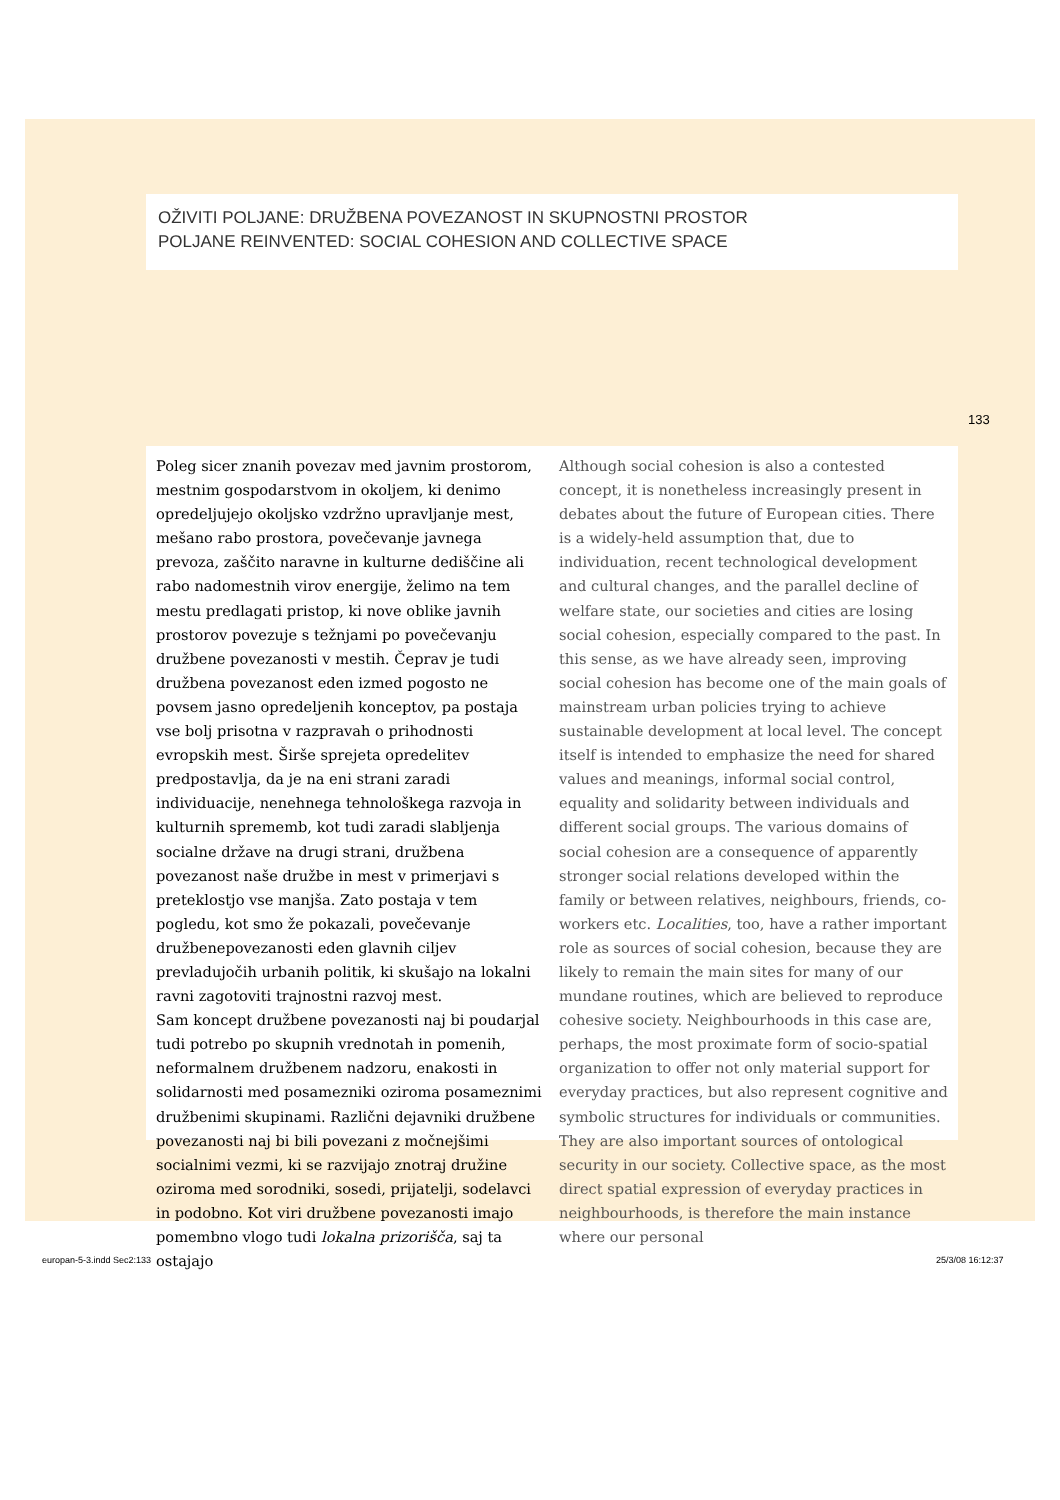OŽIVITI POLJANE: DRUŽBENA POVEZANOST IN SKUPNOSTNI PROSTOR
POLJANE REINVENTED: SOCIAL COHESION AND COLLECTIVE SPACE
133
Poleg sicer znanih povezav med javnim prostorom, mestnim gospodarstvom in okoljem, ki denimo opredeljujejo okoljsko vzdržno upravljanje mest, mešano rabo prostora, povečevanje javnega prevoza, zaščito naravne in kulturne dediščine ali rabo nadomestnih virov energije, želimo na tem mestu predlagati pristop, ki nove oblike javnih prostorov povezuje s težnjami po povečevanju družbene povezanosti v mestih. Čeprav je tudi družbena povezanost eden izmed pogosto ne povsem jasno opredeljenih konceptov, pa postaja vse bolj prisotna v razpravah o prihodnosti evropskih mest. Širše sprejeta opredelitev predpostavlja, da je na eni strani zaradi individuacije, nenehnega tehnološkega razvoja in kulturnih sprememb, kot tudi zaradi slabljenja socialne države na drugi strani, družbena povezanost naše družbe in mest v primerjavi s preteklostjo vse manjša. Zato postaja v tem pogledu, kot smo že pokazali, povečevanje družbenepovezanosti eden glavnih ciljev prevladujočih urbanih politik, ki skušajo na lokalni ravni zagotoviti trajnostni razvoj mest.
Sam koncept družbene povezanosti naj bi poudarjal tudi potrebo po skupnih vrednotah in pomenih, neformalnem družbenem nadzoru, enakosti in solidarnosti med posamezniki oziroma posameznimi družbenimi skupinami. Različni dejavniki družbene povezanosti naj bi bili povezani z močnejšimi socialnimi vezmi, ki se razvijajo znotraj družine oziroma med sorodniki, sosedi, prijatelji, sodelavci in podobno. Kot viri družbene povezanosti imajo pomembno vlogo tudi lokalna prizorišča, saj ta ostajajo
Although social cohesion is also a contested concept, it is nonetheless increasingly present in debates about the future of European cities. There is a widely-held assumption that, due to individuation, recent technological development and cultural changes, and the parallel decline of welfare state, our societies and cities are losing social cohesion, especially compared to the past. In this sense, as we have already seen, improving social cohesion has become one of the main goals of mainstream urban policies trying to achieve sustainable development at local level. The concept itself is intended to emphasize the need for shared values and meanings, informal social control, equality and solidarity between individuals and different social groups. The various domains of social cohesion are a consequence of apparently stronger social relations developed within the family or between relatives, neighbours, friends, co-workers etc. Localities, too, have a rather important role as sources of social cohesion, because they are likely to remain the main sites for many of our mundane routines, which are believed to reproduce cohesive society. Neighbourhoods in this case are, perhaps, the most proximate form of socio-spatial organization to offer not only material support for everyday practices, but also represent cognitive and symbolic structures for individuals or communities. They are also important sources of ontological security in our society. Collective space, as the most direct spatial expression of everyday practices in neighbourhoods, is therefore the main instance where our personal
europan-5-3.indd Sec2:133 25/3/08 16:12:37